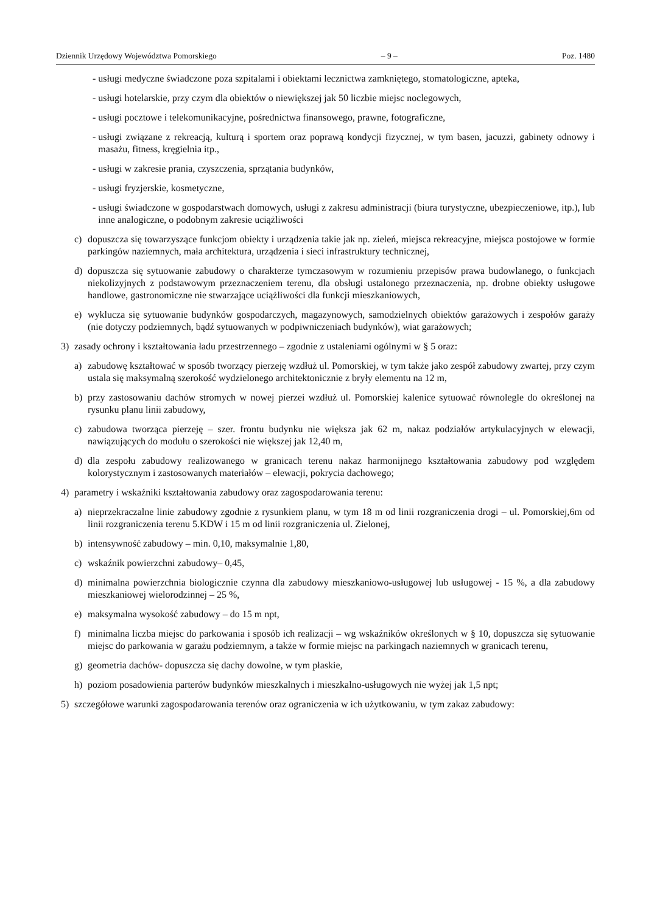Dziennik Urzędowy Województwa Pomorskiego – 9 – Poz. 1480
- usługi medyczne świadczone poza szpitalami i obiektami lecznictwa zamkniętego, stomatologiczne, apteka,
- usługi hotelarskie, przy czym dla obiektów o niewiększej jak 50 liczbie miejsc noclegowych,
- usługi pocztowe i telekomunikacyjne, pośrednictwa finansowego, prawne, fotograficzne,
- usługi związane z rekreacją, kulturą i sportem oraz poprawą kondycji fizycznej, w tym basen, jacuzzi, gabinety odnowy i masażu, fitness, kręgielnia itp.,
- usługi w zakresie prania, czyszczenia, sprzątania budynków,
- usługi fryzjerskie, kosmetyczne,
- usługi świadczone w gospodarstwach domowych, usługi z zakresu administracji (biura turystyczne, ubezpieczeniowe, itp.), lub inne analogiczne, o podobnym zakresie uciążliwości
c) dopuszcza się towarzyszące funkcjom obiekty i urządzenia takie jak np. zieleń, miejsca rekreacyjne, miejsca postojowe w formie parkingów naziemnych, mała architektura, urządzenia i sieci infrastruktury technicznej,
d) dopuszcza się sytuowanie zabudowy o charakterze tymczasowym w rozumieniu przepisów prawa budowlanego, o funkcjach niekolizyjnych z podstawowym przeznaczeniem terenu, dla obsługi ustalonego przeznaczenia, np. drobne obiekty usługowe handlowe, gastronomiczne nie stwarzające uciążliwości dla funkcji mieszkaniowych,
e) wyklucza się sytuowanie budynków gospodarczych, magazynowych, samodzielnych obiektów garażowych i zespołów garaży (nie dotyczy podziemnych, bądź sytuowanych w podpiwniczeniach budynków), wiat garażowych;
3) zasady ochrony i kształtowania ładu przestrzennego – zgodnie z ustaleniami ogólnymi w § 5 oraz:
a) zabudowę kształtować w sposób tworzący pierzeję wzdłuż ul. Pomorskiej, w tym także jako zespół zabudowy zwartej, przy czym ustala się maksymalną szerokość wydzielonego architektonicznie z bryły elementu na 12 m,
b) przy zastosowaniu dachów stromych w nowej pierzei wzdłuż ul. Pomorskiej kalenice sytuować równolegle do określonej na rysunku planu linii zabudowy,
c) zabudowa tworząca pierzeję – szer. frontu budynku nie większa jak 62 m, nakaz podziałów artykulacyjnych w elewacji, nawiązujących do modułu o szerokości nie większej jak 12,40 m,
d) dla zespołu zabudowy realizowanego w granicach terenu nakaz harmonijnego kształtowania zabudowy pod względem kolorystycznym i zastosowanych materiałów – elewacji, pokrycia dachowego;
4) parametry i wskaźniki kształtowania zabudowy oraz zagospodarowania terenu:
a) nieprzekraczalne linie zabudowy zgodnie z rysunkiem planu, w tym 18 m od linii rozgraniczenia drogi – ul. Pomorskiej,6m od linii rozgraniczenia terenu 5.KDW i 15 m od linii rozgraniczenia ul. Zielonej,
b) intensywność zabudowy – min. 0,10, maksymalnie 1,80,
c) wskaźnik powierzchni zabudowy– 0,45,
d) minimalna powierzchnia biologicznie czynna dla zabudowy mieszkaniowo-usługowej lub usługowej - 15 %, a dla zabudowy mieszkaniowej wielorodzinnej – 25 %,
e) maksymalna wysokość zabudowy – do 15 m npt,
f) minimalna liczba miejsc do parkowania i sposób ich realizacji – wg wskaźników określonych w § 10, dopuszcza się sytuowanie miejsc do parkowania w garażu podziemnym, a także w formie miejsc na parkingach naziemnych w granicach terenu,
g) geometria dachów- dopuszcza się dachy dowolne, w tym płaskie,
h) poziom posadowienia parterów budynków mieszkalnych i mieszkalno-usługowych nie wyżej jak 1,5 npt;
5) szczegółowe warunki zagospodarowania terenów oraz ograniczenia w ich użytkowaniu, w tym zakaz zabudowy: